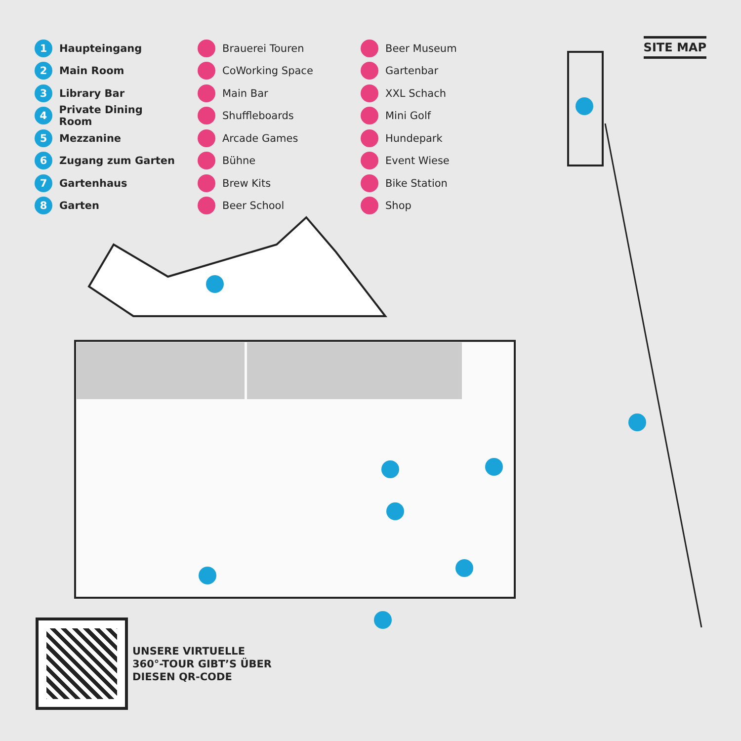SITE MAP
1 Haupteingang
2 Main Room
3 Library Bar
4 Private Dining Room
5 Mezzanine
6 Zugang zum Garten
7 Gartenhaus
8 Garten
Brauerei Touren
CoWorking Space
Main Bar
Shuffleboards
Arcade Games
Bühne
Brew Kits
Beer School
Beer Museum
Gartenbar
XXL Schach
Mini Golf
Hundepark
Event Wiese
Bike Station
Shop
UNSERE VIRTUELLE
360°-TOUR GIBT’S ÜBER
DIESEN QR-CODE